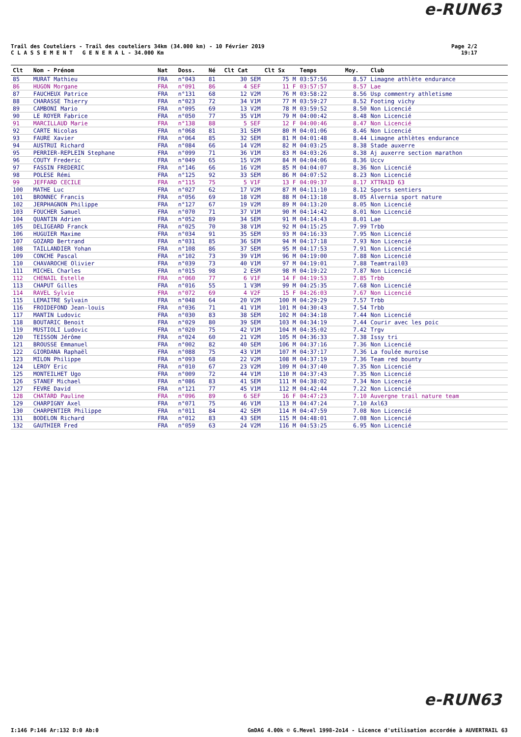e-RUN63
Trail des Couteliers - Trail des couteliers 34km (34.000 km) - 10 Février 2019
C L A S S E M E N T G E N E R A L - 34.000 Km
Page 2/2
19:17
| Clt | Nom - Prénom | Nat | Doss. | Né | Clt Cat | Clt Sx | Temps | Moy. | Club |
| --- | --- | --- | --- | --- | --- | --- | --- | --- | --- |
| 85 | MURAT Mathieu | FRA | n°043 | 81 | 30 SEM | 75 M | 03:57:56 | 8.57 | Limagne athlète endurance |
| 86 | HUGON Morgane | FRA | n°091 | 86 | 4 SEF | 11 F | 03:57:57 | 8.57 | Lae |
| 87 | FAUCHEUX Patrice | FRA | n°131 | 68 | 12 V2M | 76 M | 03:58:22 | 8.56 | Usp commentry athletisme |
| 88 | CHARASSE Thierry | FRA | n°023 | 72 | 34 V1M | 77 M | 03:59:27 | 8.52 | Footing vichy |
| 89 | CAMBONI Mario | FRA | n°095 | 69 | 13 V2M | 78 M | 03:59:52 | 8.50 | Non Licencié |
| 90 | LE ROYER Fabrice | FRA | n°050 | 77 | 35 V1M | 79 M | 04:00:42 | 8.48 | Non Licencié |
| 91 | MARCILLAUD Marie | FRA | n°138 | 88 | 5 SEF | 12 F | 04:00:46 | 8.47 | Non Licencié |
| 92 | CARTE Nicolas | FRA | n°068 | 81 | 31 SEM | 80 M | 04:01:06 | 8.46 | Non Licencié |
| 93 | FAURE Xavier | FRA | n°064 | 85 | 32 SEM | 81 M | 04:01:48 | 8.44 | Limagne athlètes endurance |
| 94 | AUSTRUI Richard | FRA | n°084 | 66 | 14 V2M | 82 M | 04:03:25 | 8.38 | Stade auxerre |
| 95 | PERRIER-REPLEIN Stephane | FRA | n°099 | 71 | 36 V1M | 83 M | 04:03:26 | 8.38 | Aj auxerre section marathon |
| 96 | COUTY Frederic | FRA | n°049 | 65 | 15 V2M | 84 M | 04:04:06 | 8.36 | Uccv |
| 97 | FASSIN FREDERIC | FRA | n°146 | 66 | 16 V2M | 85 M | 04:04:07 | 8.36 | Non Licencié |
| 98 | POLESE Rémi | FRA | n°125 | 92 | 33 SEM | 86 M | 04:07:52 | 8.23 | Non Licencié |
| 99 | JEFFARD CECILE | FRA | n°115 | 75 | 5 V1F | 13 F | 04:09:37 | 8.17 | XTTRAID 63 |
| 100 | MATHE Luc | FRA | n°027 | 62 | 17 V2M | 87 M | 04:11:10 | 8.12 | Sports sentiers |
| 101 | BRONNEC Francis | FRA | n°056 | 69 | 18 V2M | 88 M | 04:13:18 | 8.05 | Alvernia sport nature |
| 102 | JERPHAGNON Philippe | FRA | n°127 | 67 | 19 V2M | 89 M | 04:13:20 | 8.05 | Non Licencié |
| 103 | FOUCHER Samuel | FRA | n°070 | 71 | 37 V1M | 90 M | 04:14:42 | 8.01 | Non Licencié |
| 104 | QUANTIN Adrien | FRA | n°052 | 89 | 34 SEM | 91 M | 04:14:43 | 8.01 | Lae |
| 105 | DELIGEARD Franck | FRA | n°025 | 70 | 38 V1M | 92 M | 04:15:25 | 7.99 | Trbb |
| 106 | HUGUIER Maxime | FRA | n°034 | 91 | 35 SEM | 93 M | 04:16:33 | 7.95 | Non Licencié |
| 107 | GOZARD Bertrand | FRA | n°031 | 85 | 36 SEM | 94 M | 04:17:18 | 7.93 | Non Licencié |
| 108 | TAILLANDIER Yohan | FRA | n°108 | 86 | 37 SEM | 95 M | 04:17:53 | 7.91 | Non Licencié |
| 109 | CONCHE Pascal | FRA | n°102 | 73 | 39 V1M | 96 M | 04:19:00 | 7.88 | Non Licencié |
| 110 | CHAVAROCHE Olivier | FRA | n°039 | 73 | 40 V1M | 97 M | 04:19:01 | 7.88 | Teamtrail03 |
| 111 | MICHEL Charles | FRA | n°015 | 98 | 2 ESM | 98 M | 04:19:22 | 7.87 | Non Licencié |
| 112 | CHENAIL Estelle | FRA | n°060 | 77 | 6 V1F | 14 F | 04:19:53 | 7.85 | Trbb |
| 113 | CHAPUT Gilles | FRA | n°016 | 55 | 1 V3M | 99 M | 04:25:35 | 7.68 | Non Licencié |
| 114 | RAVEL Sylvie | FRA | n°072 | 69 | 4 V2F | 15 F | 04:26:03 | 7.67 | Non Licencié |
| 115 | LEMAITRE Sylvain | FRA | n°048 | 64 | 20 V2M | 100 M | 04:29:29 | 7.57 | Trbb |
| 116 | FROIDEFOND Jean-louis | FRA | n°036 | 71 | 41 V1M | 101 M | 04:30:43 | 7.54 | Trbb |
| 117 | MANTIN Ludovic | FRA | n°030 | 83 | 38 SEM | 102 M | 04:34:18 | 7.44 | Non Licencié |
| 118 | BOUTARIC Benoit | FRA | n°029 | 80 | 39 SEM | 103 M | 04:34:19 | 7.44 | Courir avec les poic |
| 119 | MUSTIOLI Ludovic | FRA | n°020 | 75 | 42 V1M | 104 M | 04:35:02 | 7.42 | Trgv |
| 120 | TEISSON Jérôme | FRA | n°024 | 60 | 21 V2M | 105 M | 04:36:33 | 7.38 | Issy tri |
| 121 | BROUSSE Emmanuel | FRA | n°002 | 82 | 40 SEM | 106 M | 04:37:16 | 7.36 | Non Licencié |
| 122 | GIORDANA Raphaël | FRA | n°088 | 75 | 43 V1M | 107 M | 04:37:17 | 7.36 | La foulée muroise |
| 123 | MILON Philippe | FRA | n°093 | 68 | 22 V2M | 108 M | 04:37:19 | 7.36 | Team red bounty |
| 124 | LEROY Eric | FRA | n°010 | 67 | 23 V2M | 109 M | 04:37:40 | 7.35 | Non Licencié |
| 125 | MONTEILHET Ugo | FRA | n°009 | 72 | 44 V1M | 110 M | 04:37:43 | 7.35 | Non Licencié |
| 126 | STANEF Michael | FRA | n°086 | 83 | 41 SEM | 111 M | 04:38:02 | 7.34 | Non Licencié |
| 127 | FEVRE David | FRA | n°121 | 77 | 45 V1M | 112 M | 04:42:44 | 7.22 | Non Licencié |
| 128 | CHATARD Pauline | FRA | n°096 | 89 | 6 SEF | 16 F | 04:47:23 | 7.10 | Auvergne trail nature team |
| 129 | CHARPIGNY Axel | FRA | n°071 | 75 | 46 V1M | 113 M | 04:47:24 | 7.10 | Axl63 |
| 130 | CHARPENTIER Philippe | FRA | n°011 | 84 | 42 SEM | 114 M | 04:47:59 | 7.08 | Non Licencié |
| 131 | BODELON Richard | FRA | n°012 | 83 | 43 SEM | 115 M | 04:48:01 | 7.08 | Non Licencié |
| 132 | GAUTHIER Fred | FRA | n°059 | 63 | 24 V2M | 116 M | 04:53:25 | 6.95 | Non Licencié |
e-RUN63
I:146 P:146 Ar:132 D:0 Ab:0 GmDAG 4.00k © G.Mevel 1998-2o14 - Licence d'utilisation accordée à AUVERTRAIL 63